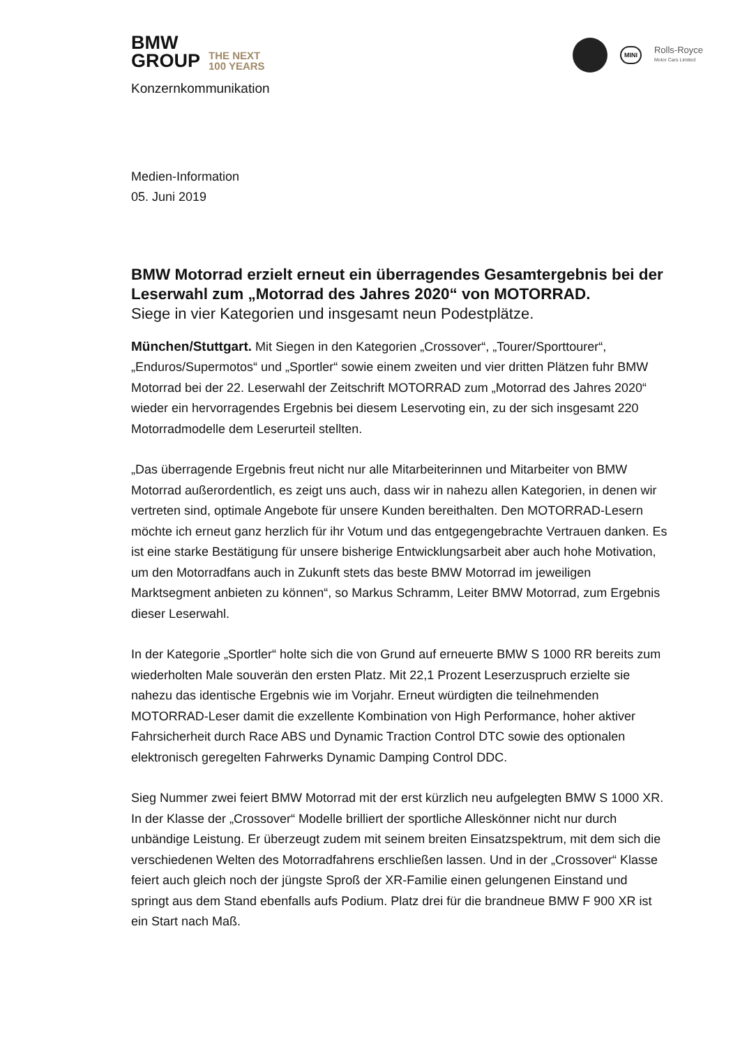BMW
GROUP THE NEXT
100 YEARS
MINI Rolls-Royce
Motor Cars Limited
Konzernkommunikation
Medien-Information
05. Juni 2019
BMW Motorrad erzielt erneut ein überragendes Gesamtergebnis bei der Leserwahl zum „Motorrad des Jahres 2020“ von MOTORRAD.
Siege in vier Kategorien und insgesamt neun Podestplätze.
München/Stuttgart. Mit Siegen in den Kategorien „Crossover“, „Tourer/Sporttourer“, „Enduros/Supermotos“ und „Sportler“ sowie einem zweiten und vier dritten Plätzen fuhr BMW Motorrad bei der 22. Leserwahl der Zeitschrift MOTORRAD zum „Motorrad des Jahres 2020“ wieder ein hervorragendes Ergebnis bei diesem Leservoting ein, zu der sich insgesamt 220 Motorradmodelle dem Leserurteil stellten.
„Das überragende Ergebnis freut nicht nur alle Mitarbeiterinnen und Mitarbeiter von BMW Motorrad außerordentlich, es zeigt uns auch, dass wir in nahezu allen Kategorien, in denen wir vertreten sind, optimale Angebote für unsere Kunden bereithalten. Den MOTORRAD-Lesern möchte ich erneut ganz herzlich für ihr Votum und das entgegengebrachte Vertrauen danken. Es ist eine starke Bestätigung für unsere bisherige Entwicklungsarbeit aber auch hohe Motivation, um den Motorradfans auch in Zukunft stets das beste BMW Motorrad im jeweiligen Marktsegment anbieten zu können“, so Markus Schramm, Leiter BMW Motorrad, zum Ergebnis dieser Leserwahl.
In der Kategorie „Sportler“ holte sich die von Grund auf erneuerte BMW S 1000 RR bereits zum wiederholten Male souverän den ersten Platz. Mit 22,1 Prozent Leserzuspruch erzielte sie nahezu das identische Ergebnis wie im Vorjahr. Erneut würdigten die teilnehmenden MOTORRAD-Leser damit die exzellente Kombination von High Performance, hoher aktiver Fahrsicherheit durch Race ABS und Dynamic Traction Control DTC sowie des optionalen elektronisch geregelten Fahrwerks Dynamic Damping Control DDC.
Sieg Nummer zwei feiert BMW Motorrad mit der erst kürzlich neu aufgelegten BMW S 1000 XR. In der Klasse der „Crossover“ Modelle brilliert der sportliche Alleskönner nicht nur durch unbändige Leistung. Er überzeugt zudem mit seinem breiten Einsatzspektrum, mit dem sich die verschiedenen Welten des Motorradfahrens erschließen lassen. Und in der „Crossover“ Klasse feiert auch gleich noch der jüngste Sproß der XR-Familie einen gelungenen Einstand und springt aus dem Stand ebenfalls aufs Podium. Platz drei für die brandneue BMW F 900 XR ist ein Start nach Maß.